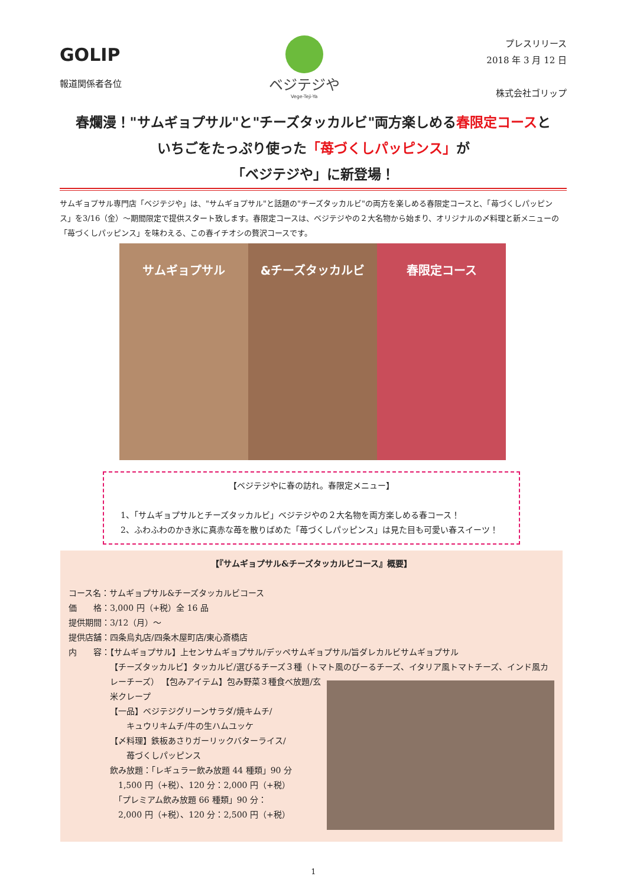GOLIP
報道関係者各位
ベジテジや
Vege-Teji-Ya
プレスリリース
2018 年 3 月 12 日
株式会社ゴリップ
春爛漫！"サムギョプサル"と"チーズタッカルビ"両方楽しめる春限定コースと
いちごをたっぷり使った「苺づくしパッピンス」が
「ベジテジや」に新登場！
サムギョプサル専門店「ベジテジや」は、"サムギョプサル"と話題の"チーズタッカルビ"の両方を楽しめる春限定コースと、「苺づくしパッピンス」を3/16（金）～期間限定で提供スタート致します。春限定コースは、ベジテジやの２大名物から始まり、オリジナルの〆料理と新メニューの「苺づくしパッピンス」を味わえる、この春イチオシの贅沢コースです。
サムギョプサル &チーズタッカルビ 春限定コース
【ベジテジやに春の訪れ。春限定メニュー】
1、「サムギョプサルとチーズタッカルビ」ベジテジやの２大名物を両方楽しめる春コース！
2、ふわふわのかき氷に真赤な苺を散りばめた「苺づくしパッピンス」は見た目も可愛い春スイーツ！
【『サムギョプサル&チーズタッカルビコース』概要】
コース名：サムギョプサル&チーズタッカルビコース
価　　格：3,000 円（+税）全 16 品
提供期間：3/12（月）～
提供店舗：四条烏丸店/四条木屋町店/東心斎橋店
内　　容：【サムギョプサル】上センサムギョプサル/デッペサムギョプサル/旨ダレカルビサムギョプサル
【チーズタッカルビ】タッカルビ/選びるチーズ３種（トマト風のびーるチーズ、イタリア風トマトチーズ、インド風カレーチーズ）
【包みアイテム】包み野菜３種食べ放題/玄米クレープ
【一品】ベジテジグリーンサラダ/焼キムチ/
　　キュウリキムチ/牛の生ハムユッケ
【〆料理】鉄板あさりガーリックバターライス/
　　苺づくしパッピンス
飲み放題：「レギュラー飲み放題 44 種類」90 分
　1,500 円（+税）、120 分：2,000 円（+税）
　「プレミアム飲み放題 66 種類」90 分：
　2,000 円（+税）、120 分：2,500 円（+税）
1